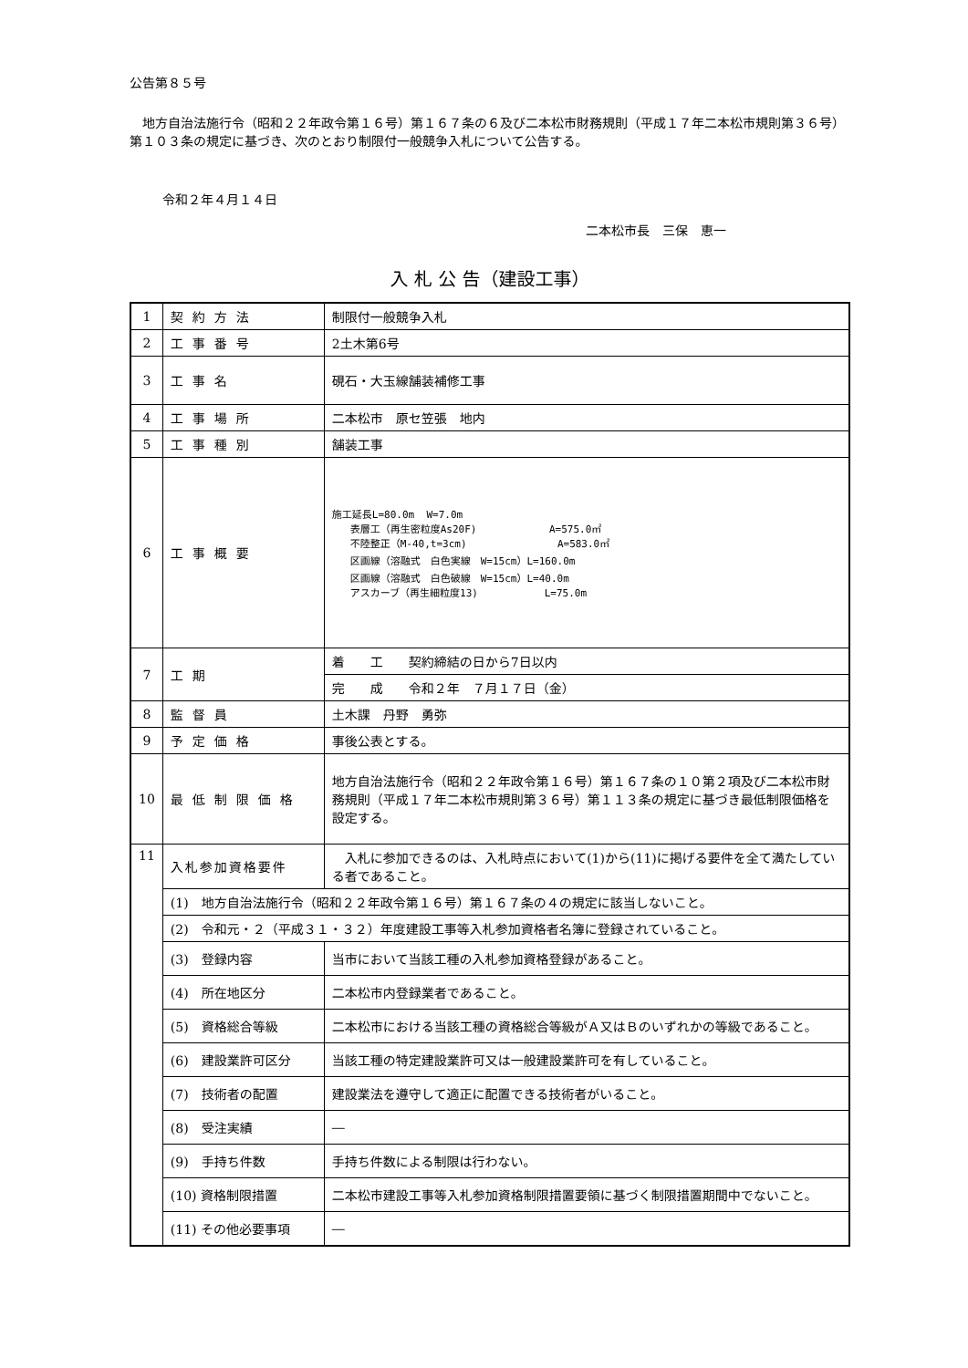公告第８５号
地方自治法施行令（昭和２２年政令第１６号）第１６７条の６及び二本松市財務規則（平成１７年二本松市規則第３６号）第１０３条の規定に基づき、次のとおり制限付一般競争入札について公告する。
令和２年４月１４日
二本松市長　三保　恵一
入 札 公 告（建設工事）
| 1 | 契約方法 | 制限付一般競争入札 |
| 2 | 工事番号 | 2土木第6号 |
| 3 | 工事名 | 硯石・大玉線舗装補修工事 |
| 4 | 工事場所 | 二本松市 原セ笠張 地内 |
| 5 | 工事種別 | 舗装工事 |
| 6 | 工事概要 | 施工延長L=80.0m W=7.0m 表層工（再生密粒度As20F) A=575.0㎡ 不陸整正（M-40,t=3cm) A=583.0㎡ 区画線（溶融式 白色実線 W=15cm）L=160.0m 区画線（溶融式 白色破線 W=15cm）L=40.0m アスカーブ（再生細粒度13) L=75.0m |
| 7 | 工期 | 着 工 契約締結の日から7日以内 |
| | | 完 成 令和２年 ７月１７日（金） |
| 8 | 監督員 | 土木課 丹野 勇弥 |
| 9 | 予定価格 | 事後公表とする。 |
| 10 | 最低制限価格 | 地方自治法施行令（昭和２２年政令第１６号）第１６７条の１０第２項及び二本松市財務規則（平成１７年二本松市規則第３６号）第１１３条の規定に基づき最低制限価格を設定する。 |
| 11 | 入札参加資格要件 | 入札に参加できるのは、入札時点において(1)から(11)に掲げる要件を全て満たしている者であること。 |
| | (1) 地方自治法施行令（昭和２２年政令第１６号）第１６７条の４の規定に該当しないこと。 | |
| | (2) 令和元・２（平成３１・３２）年度建設工事等入札参加資格者名簿に登録されていること。 | |
| | (3) 登録内容 | 当市において当該工種の入札参加資格登録があること。 |
| | (4) 所在地区分 | 二本松市内登録業者であること。 |
| | (5) 資格総合等級 | 二本松市における当該工種の資格総合等級がＡ又はＢのいずれかの等級であること。 |
| | (6) 建設業許可区分 | 当該工種の特定建設業許可又は一般建設業許可を有していること。 |
| | (7) 技術者の配置 | 建設業法を遵守して適正に配置できる技術者がいること。 |
| | (8) 受注実績 | ― |
| | (9) 手持ち件数 | 手持ち件数による制限は行わない。 |
| | (10) 資格制限措置 | 二本松市建設工事等入札参加資格制限措置要領に基づく制限措置期間中でないこと。 |
| | (11) その他必要事項 | ― |